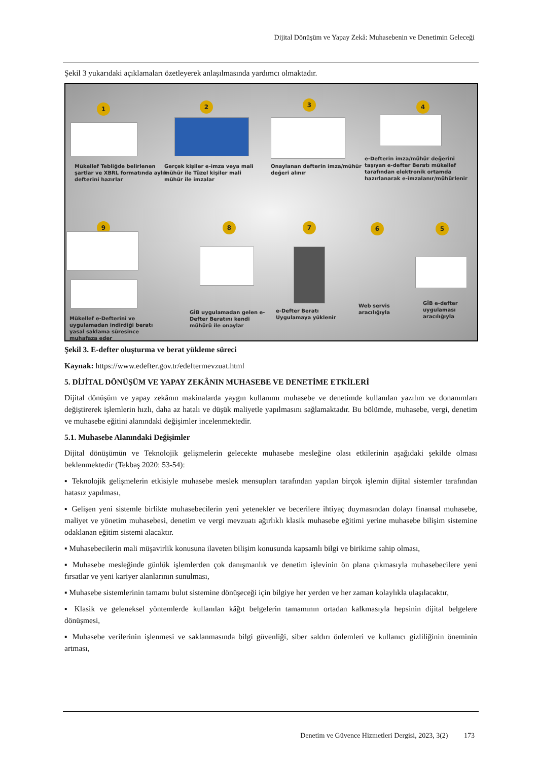Dijital Dönüşüm ve Yapay Zekâ: Muhasebenin ve Denetimin Geleceği
Şekil 3 yukarıdaki açıklamaları özetleyerek anlaşılmasında yardımcı olmaktadır.
1 2 3 4
Mükellef Tebliğde belirlenen şartlar ve XBRL formatında aylık defterini hazırlar
Gerçek kişiler e-imza veya mali mühür ile Tüzel kişiler mali mühür ile imzalar
Onaylanan defterin imza/mühür değeri alınır
e-Defterin imza/mühür değerini taşıyan e-defter Beratı mükellef tarafından elektronik ortamda hazırlanarak e-imzalanır/mühürlenir
9 8 7 6 5
Mükellef e-Defterini ve uygulamadan indirdiği beratı yasal saklama süresince muhafaza eder
GİB uygulamadan gelen e-Defter Beratını kendi mühürü ile onaylar
e-Defter Beratı Uygulamaya yüklenir
Web servis aracılığıyla
GİB e-defter uygulaması aracılığıyla
Şekil 3. E-defter oluşturma ve berat yükleme süreci
Kaynak: https://www.edefter.gov.tr/edeftermevzuat.html
5. DİJİTAL DÖNÜŞÜM VE YAPAY ZEKÂNIN MUHASEBE VE DENETİME ETKİLERİ
Dijital dönüşüm ve yapay zekânın makinalarda yaygın kullanımı muhasebe ve denetimde kullanılan yazılım ve donanımları değiştirerek işlemlerin hızlı, daha az hatalı ve düşük maliyetle yapılmasını sağlamaktadır. Bu bölümde, muhasebe, vergi, denetim ve muhasebe eğitini alanındaki değişimler incelenmektedir.
5.1. Muhasebe Alanındaki Değişimler
Dijital dönüşümün ve Teknolojik gelişmelerin gelecekte muhasebe mesleğine olası etkilerinin aşağıdaki şekilde olması beklenmektedir (Tekbaş 2020: 53-54):
▪ Teknolojik gelişmelerin etkisiyle muhasebe meslek mensupları tarafından yapılan birçok işlemin dijital sistemler tarafından hatasız yapılması,
▪ Gelişen yeni sistemle birlikte muhasebecilerin yeni yetenekler ve becerilere ihtiyaç duymasından dolayı finansal muhasebe, maliyet ve yönetim muhasebesi, denetim ve vergi mevzuatı ağırlıklı klasik muhasebe eğitimi yerine muhasebe bilişim sistemine odaklanan eğitim sistemi alacaktır.
▪ Muhasebecilerin mali müşavirlik konusuna ilaveten bilişim konusunda kapsamlı bilgi ve birikime sahip olması,
▪ Muhasebe mesleğinde günlük işlemlerden çok danışmanlık ve denetim işlevinin ön plana çıkmasıyla muhasebecilere yeni fırsatlar ve yeni kariyer alanlarının sunulması,
▪ Muhasebe sistemlerinin tamamı bulut sistemine dönüşeceği için bilgiye her yerden ve her zaman kolaylıkla ulaşılacaktır,
▪ Klasik ve geleneksel yöntemlerde kullanılan kâğıt belgelerin tamamının ortadan kalkmasıyla hepsinin dijital belgelere dönüşmesi,
▪ Muhasebe verilerinin işlenmesi ve saklanmasında bilgi güvenliği, siber saldırı önlemleri ve kullanıcı gizliliğinin öneminin artması,
Denetim ve Güvence Hizmetleri Dergisi, 2023, 3(2) 173